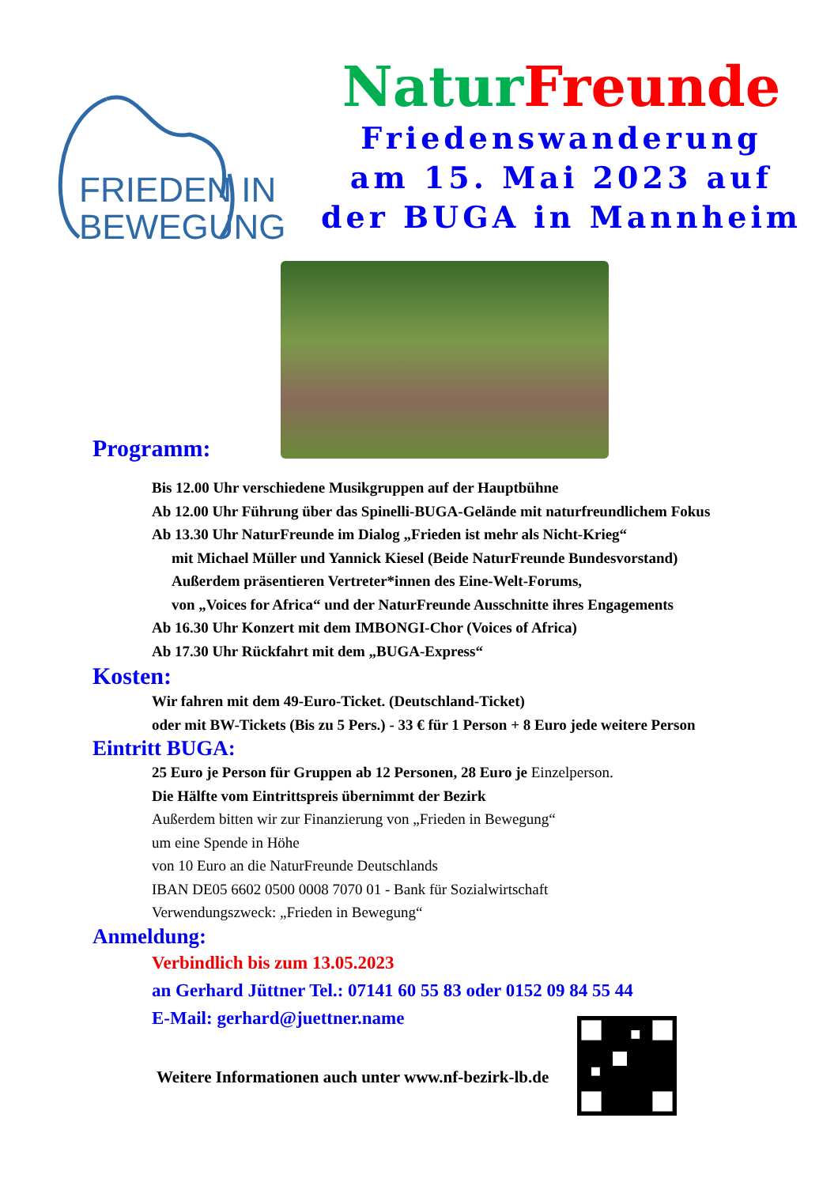FRIEDEN IN
BEWEGUNG
Natur Freunde
Friedenswanderung
am 15. Mai 2023 auf
der BUGA in Mannheim
Programm:
Bis 12.00 Uhr verschiedene Musikgruppen auf der Hauptbühne
Ab 12.00 Uhr Führung über das Spinelli-BUGA-Gelände mit naturfreundlichem Fokus
Ab 13.30 Uhr NaturFreunde im Dialog „Frieden ist mehr als Nicht-Krieg“
mit Michael Müller und Yannick Kiesel (Beide NaturFreunde Bundesvorstand)
Außerdem präsentieren Vertreter*innen des Eine-Welt-Forums,
von „Voices for Africa“ und der NaturFreunde Ausschnitte ihres Engagements
Ab 16.30 Uhr Konzert mit dem IMBONGI-Chor (Voices of Africa)
Ab 17.30 Uhr Rückfahrt mit dem „BUGA-Express“
Kosten:
Wir fahren mit dem 49-Euro-Ticket. (Deutschland-Ticket)
oder mit BW-Tickets (Bis zu 5 Pers.) - 33 € für 1 Person + 8 Euro jede weitere Person
Eintritt BUGA:
25 Euro je Person für Gruppen ab 12 Personen, 28 Euro je Einzelperson.
Die Hälfte vom Eintrittspreis übernimmt der Bezirk
Außerdem bitten wir zur Finanzierung von „Frieden in Bewegung“
um eine Spende in Höhe
von 10 Euro an die NaturFreunde Deutschlands
IBAN DE05 6602 0500 0008 7070 01 - Bank für Sozialwirtschaft
Verwendungszweck: „Frieden in Bewegung“
Anmeldung:
Verbindlich bis zum 13.05.2023
an Gerhard Jüttner Tel.: 07141 60 55 83 oder 0152 09 84 55 44
E-Mail: gerhard@juettner.name
Weitere Informationen auch unter www.nf-bezirk-lb.de